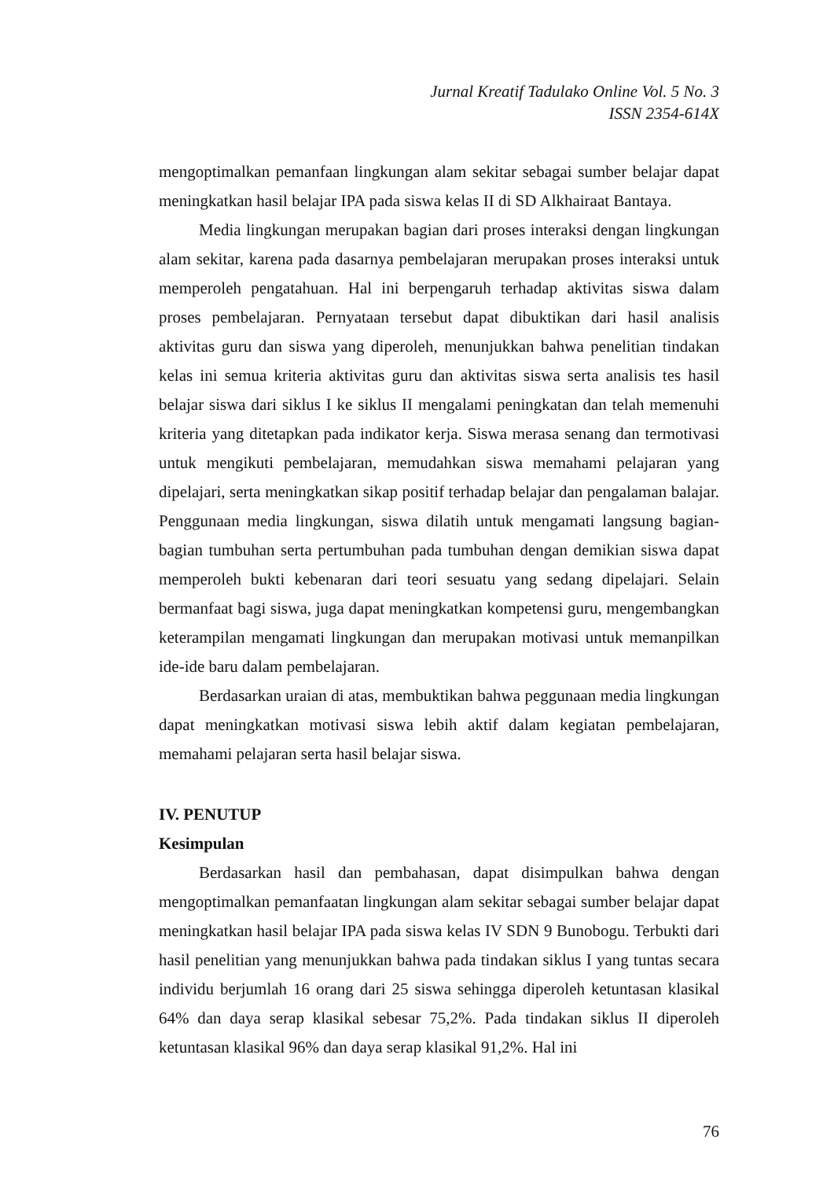Jurnal Kreatif Tadulako Online Vol. 5 No. 3
ISSN 2354-614X
mengoptimalkan pemanfaan lingkungan alam sekitar sebagai sumber belajar dapat meningkatkan hasil belajar IPA pada siswa kelas II di SD Alkhairaat Bantaya.
Media lingkungan merupakan bagian dari proses interaksi dengan lingkungan alam sekitar, karena pada dasarnya pembelajaran merupakan proses interaksi untuk memperoleh pengatahuan. Hal ini berpengaruh terhadap aktivitas siswa dalam proses pembelajaran. Pernyataan tersebut dapat dibuktikan dari hasil analisis aktivitas guru dan siswa yang diperoleh, menunjukkan bahwa penelitian tindakan kelas ini semua kriteria aktivitas guru dan aktivitas siswa serta analisis tes hasil belajar siswa dari siklus I ke siklus II mengalami peningkatan dan telah memenuhi kriteria yang ditetapkan pada indikator kerja. Siswa merasa senang dan termotivasi untuk mengikuti pembelajaran, memudahkan siswa memahami pelajaran yang dipelajari, serta meningkatkan sikap positif terhadap belajar dan pengalaman balajar. Penggunaan media lingkungan, siswa dilatih untuk mengamati langsung bagian-bagian tumbuhan serta pertumbuhan pada tumbuhan dengan demikian siswa dapat memperoleh bukti kebenaran dari teori sesuatu yang sedang dipelajari. Selain bermanfaat bagi siswa, juga dapat meningkatkan kompetensi guru, mengembangkan keterampilan mengamati lingkungan dan merupakan motivasi untuk memanpilkan ide-ide baru dalam pembelajaran.
Berdasarkan uraian di atas, membuktikan bahwa peggunaan media lingkungan dapat meningkatkan motivasi siswa lebih aktif dalam kegiatan pembelajaran, memahami pelajaran serta hasil belajar siswa.
IV. PENUTUP
Kesimpulan
Berdasarkan hasil dan pembahasan, dapat disimpulkan bahwa dengan mengoptimalkan pemanfaatan lingkungan alam sekitar sebagai sumber belajar dapat meningkatkan hasil belajar IPA pada siswa kelas IV SDN 9 Bunobogu. Terbukti dari hasil penelitian yang menunjukkan bahwa pada tindakan siklus I yang tuntas secara individu berjumlah 16 orang dari 25 siswa sehingga diperoleh ketuntasan klasikal 64% dan daya serap klasikal sebesar 75,2%. Pada tindakan siklus II diperoleh ketuntasan klasikal 96% dan daya serap klasikal 91,2%. Hal ini
76